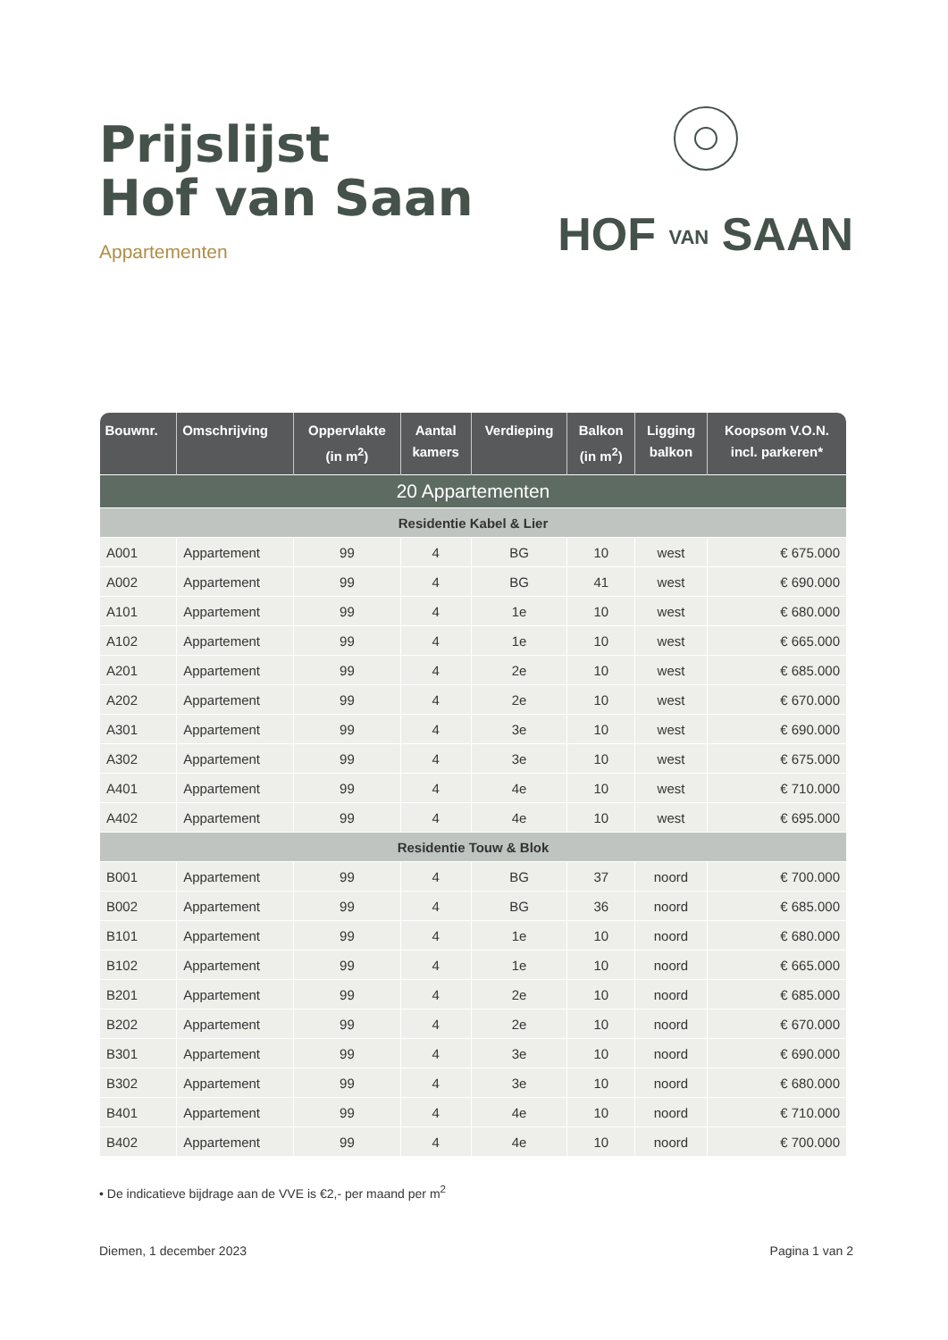Prijslijst
Hof van Saan
Appartementen
HOF VAN SAAN
| Bouwnr. | Omschrijving | Oppervlakte (in m<sup>2</sup>) | Aantal kamers | Verdieping | Balkon (in m<sup>2</sup>) | Ligging balkon | Koopsom V.O.N. incl. parkeren* |
| --- | --- | --- | --- | --- | --- | --- | --- |
| 20 Appartementen | | | | | | | |
| Residentie Kabel & Lier | | | | | | | |
| A001 | Appartement | 99 | 4 | BG | 10 | west | € 675.000 |
| A002 | Appartement | 99 | 4 | BG | 41 | west | € 690.000 |
| A101 | Appartement | 99 | 4 | 1e | 10 | west | € 680.000 |
| A102 | Appartement | 99 | 4 | 1e | 10 | west | € 665.000 |
| A201 | Appartement | 99 | 4 | 2e | 10 | west | € 685.000 |
| A202 | Appartement | 99 | 4 | 2e | 10 | west | € 670.000 |
| A301 | Appartement | 99 | 4 | 3e | 10 | west | € 690.000 |
| A302 | Appartement | 99 | 4 | 3e | 10 | west | € 675.000 |
| A401 | Appartement | 99 | 4 | 4e | 10 | west | € 710.000 |
| A402 | Appartement | 99 | 4 | 4e | 10 | west | € 695.000 |
| Residentie Touw & Blok | | | | | | | |
| B001 | Appartement | 99 | 4 | BG | 37 | noord | € 700.000 |
| B002 | Appartement | 99 | 4 | BG | 36 | noord | € 685.000 |
| B101 | Appartement | 99 | 4 | 1e | 10 | noord | € 680.000 |
| B102 | Appartement | 99 | 4 | 1e | 10 | noord | € 665.000 |
| B201 | Appartement | 99 | 4 | 2e | 10 | noord | € 685.000 |
| B202 | Appartement | 99 | 4 | 2e | 10 | noord | € 670.000 |
| B301 | Appartement | 99 | 4 | 3e | 10 | noord | € 690.000 |
| B302 | Appartement | 99 | 4 | 3e | 10 | noord | € 680.000 |
| B401 | Appartement | 99 | 4 | 4e | 10 | noord | € 710.000 |
| B402 | Appartement | 99 | 4 | 4e | 10 | noord | € 700.000 |
• De indicatieve bijdrage aan de VVE is €2,- per maand per m<sup>2</sup>
Diemen, 1 december 2023 Pagina 1 van 2